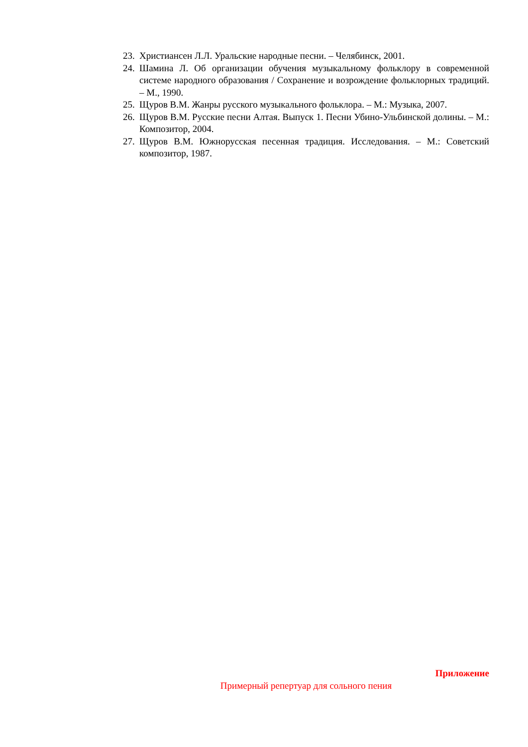23. Христиансен Л.Л. Уральские народные песни. – Челябинск, 2001.
24. Шамина Л. Об организации обучения музыкальному фольклору в современной системе народного образования / Сохранение и возрождение фольклорных традиций. – М., 1990.
25. Щуров В.М. Жанры русского музыкального фольклора. – М.: Музыка, 2007.
26. Щуров В.М. Русские песни Алтая. Выпуск 1. Песни Убино-Ульбинской долины. – М.: Композитор, 2004.
27. Щуров В.М. Южнорусская песенная традиция. Исследования. – М.: Советский композитор, 1987.
Приложение
Примерный репертуар для сольного пения